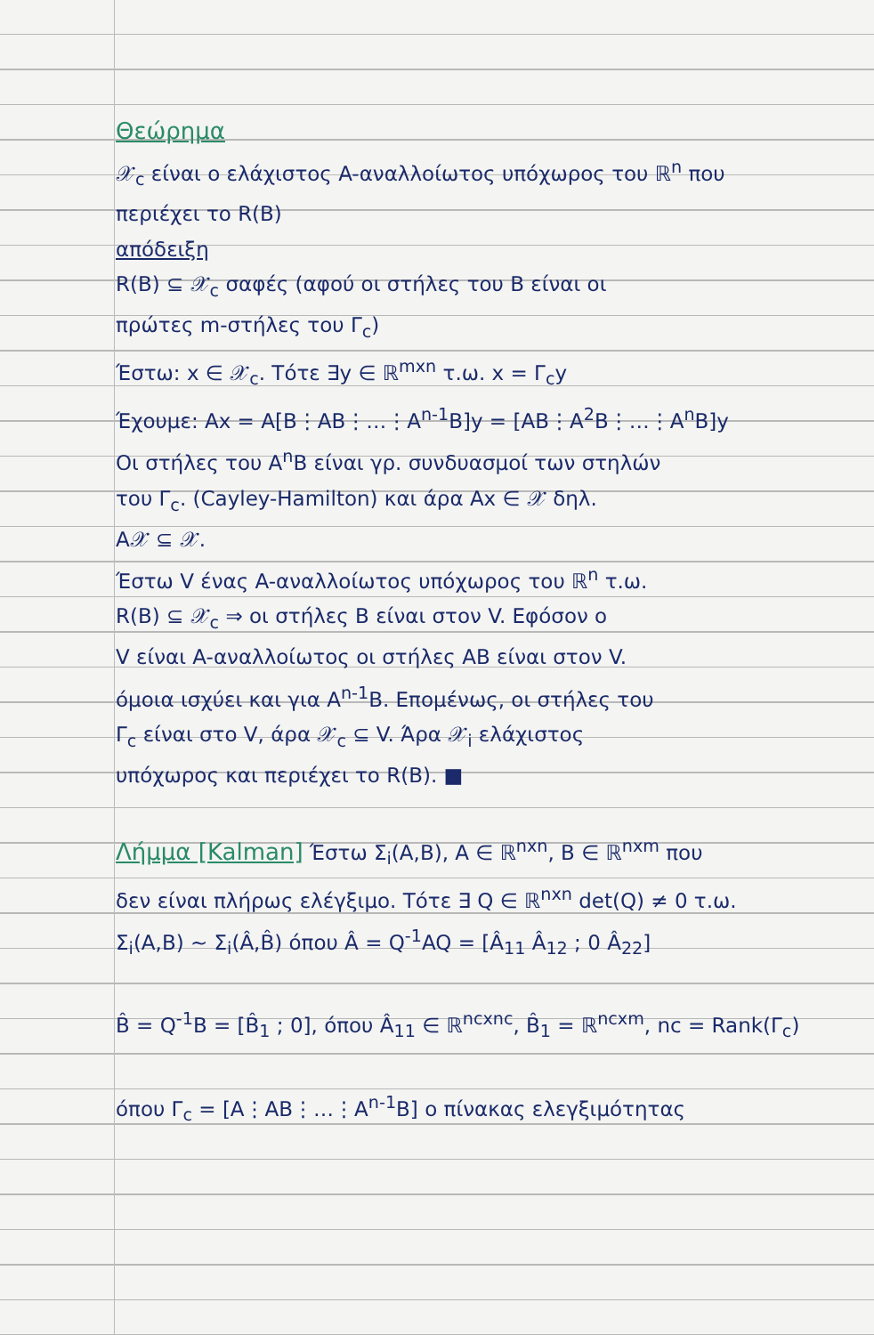Θεώρημα
𝒳<sub>c</sub> είναι ο ελάχιστος A-αναλλοίωτος υπόχωρος του ℝ<sup>n</sup> που
περιέχει το R(B)
απόδειξη
R(B) ⊆ 𝒳<sub>c</sub> σαφές (αφού οι στήλες του B είναι οι
πρώτες m-στήλες του Γ<sub>c</sub>)
Έστω: x ∈ 𝒳<sub>c</sub>. Τότε ∃y ∈ ℝ<sup>mxn</sup> τ.ω. x = Γ<sub>c</sub>y
Έχουμε: Ax = A[B⋮AB⋮…⋮A<sup>n-1</sup>B]y = [AB⋮A<sup>2</sup>B⋮…⋮A<sup>n</sup>B]y
Οι στήλες του A<sup>n</sup>B είναι γρ. συνδυασμοί των στηλών
του Γ<sub>c</sub>. (Cayley-Hamilton) και άρα Ax ∈ 𝒳 δηλ.
A𝒳 ⊆ 𝒳.
Έστω V ένας A-αναλλοίωτος υπόχωρος του ℝ<sup>n</sup> τ.ω.
R(B) ⊆ 𝒳<sub>c</sub> ⇒ οι στήλες B είναι στον V. Εφόσον ο
V είναι A-αναλλοίωτος οι στήλες AB είναι στον V.
όμοια ισχύει και για A<sup>n-1</sup>B. Επομένως, οι στήλες του
Γ<sub>c</sub> είναι στο V, άρα 𝒳<sub>c</sub> ⊆ V. Άρα 𝒳<sub>i</sub> ελάχιστος
υπόχωρος και περιέχει το R(B). ■
Λήμμα [Kalman] Έστω Σ<sub>i</sub>(A,B), A ∈ ℝ<sup>nxn</sup>, B ∈ ℝ<sup>nxm</sup> που
δεν είναι πλήρως ελέγξιμο. Τότε ∃ Q ∈ ℝ<sup>nxn</sup> det(Q) ≠ 0 τ.ω.
Σ<sub>i</sub>(A,B) ~ Σ<sub>i</sub>(Â,B̂) όπου Â = Q<sup>-1</sup>AQ = [Â<sub>11</sub> Â<sub>12</sub> ; 0 Â<sub>22</sub>]
B̂ = Q<sup>-1</sup>B = [B̂<sub>1</sub> ; 0], όπου Â<sub>11</sub> ∈ ℝ<sup>ncxnc</sup>, B̂<sub>1</sub> = ℝ<sup>ncxm</sup>, nc = Rank(Γ<sub>c</sub>)
όπου Γ<sub>c</sub> = [A⋮AB⋮…⋮A<sup>n-1</sup>B] ο πίνακας ελεγξιμότητας